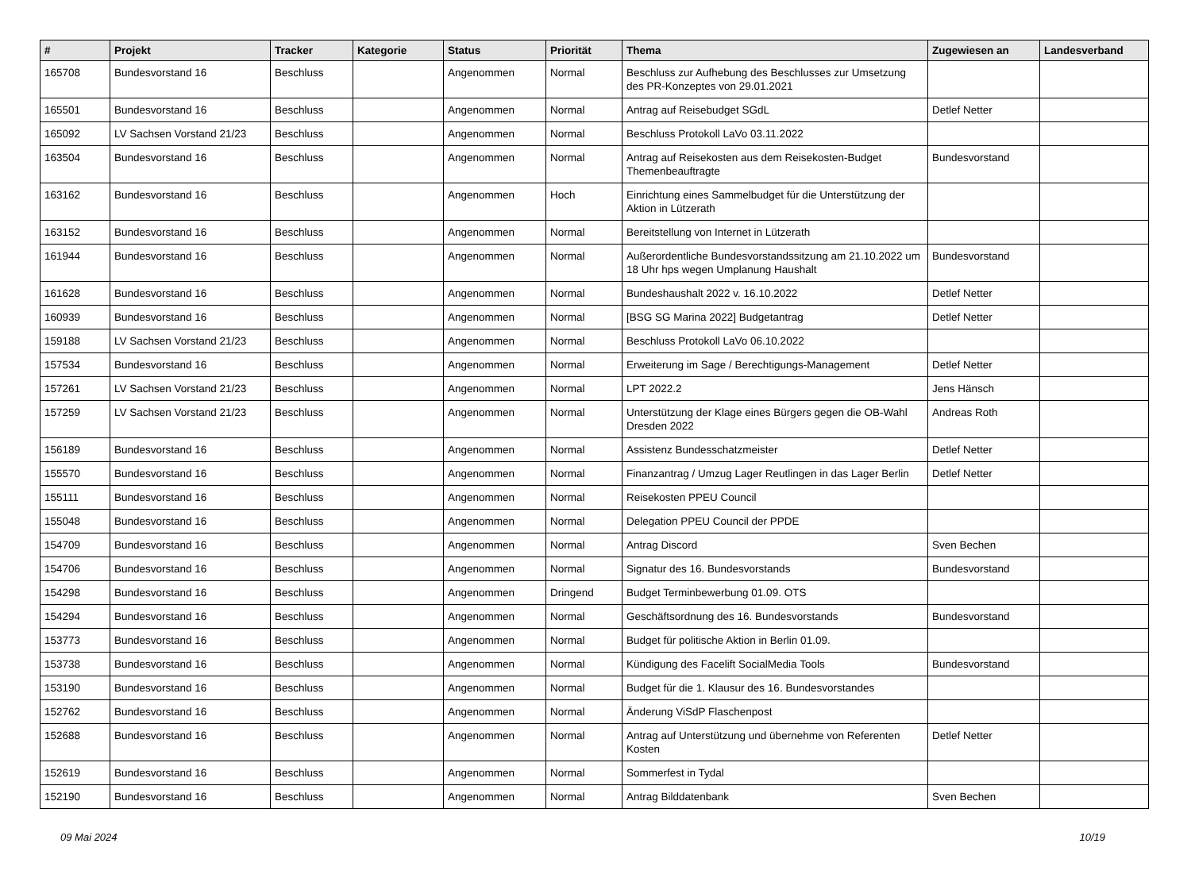| # | Projekt | Tracker | Kategorie | Status | Priorität | Thema | Zugewiesen an | Landesverband |
| --- | --- | --- | --- | --- | --- | --- | --- | --- |
| 165708 | Bundesvorstand 16 | Beschluss | | Angenommen | Normal | Beschluss zur Aufhebung des Beschlusses zur Umsetzung des PR-Konzeptes von 29.01.2021 | | |
| 165501 | Bundesvorstand 16 | Beschluss | | Angenommen | Normal | Antrag auf Reisebudget SGdL | Detlef Netter | |
| 165092 | LV Sachsen Vorstand 21/23 | Beschluss | | Angenommen | Normal | Beschluss Protokoll LaVo 03.11.2022 | | |
| 163504 | Bundesvorstand 16 | Beschluss | | Angenommen | Normal | Antrag auf Reisekosten aus dem Reisekosten-Budget Themenbeauftragte | Bundesvorstand | |
| 163162 | Bundesvorstand 16 | Beschluss | | Angenommen | Hoch | Einrichtung eines Sammelbudget für die Unterstützung der Aktion in Lützerath | | |
| 163152 | Bundesvorstand 16 | Beschluss | | Angenommen | Normal | Bereitstellung von Internet in Lützerath | | |
| 161944 | Bundesvorstand 16 | Beschluss | | Angenommen | Normal | Außerordentliche Bundesvorstandssitzung am 21.10.2022 um 18 Uhr hps wegen Umplanung Haushalt | Bundesvorstand | |
| 161628 | Bundesvorstand 16 | Beschluss | | Angenommen | Normal | Bundeshaushalt 2022 v. 16.10.2022 | Detlef Netter | |
| 160939 | Bundesvorstand 16 | Beschluss | | Angenommen | Normal | [BSG SG Marina 2022] Budgetantrag | Detlef Netter | |
| 159188 | LV Sachsen Vorstand 21/23 | Beschluss | | Angenommen | Normal | Beschluss Protokoll LaVo 06.10.2022 | | |
| 157534 | Bundesvorstand 16 | Beschluss | | Angenommen | Normal | Erweiterung im Sage / Berechtigungs-Management | Detlef Netter | |
| 157261 | LV Sachsen Vorstand 21/23 | Beschluss | | Angenommen | Normal | LPT 2022.2 | Jens Hänsch | |
| 157259 | LV Sachsen Vorstand 21/23 | Beschluss | | Angenommen | Normal | Unterstützung der Klage eines Bürgers gegen die OB-Wahl Dresden 2022 | Andreas Roth | |
| 156189 | Bundesvorstand 16 | Beschluss | | Angenommen | Normal | Assistenz Bundesschatzmeister | Detlef Netter | |
| 155570 | Bundesvorstand 16 | Beschluss | | Angenommen | Normal | Finanzantrag / Umzug Lager Reutlingen in das Lager Berlin | Detlef Netter | |
| 155111 | Bundesvorstand 16 | Beschluss | | Angenommen | Normal | Reisekosten PPEU Council | | |
| 155048 | Bundesvorstand 16 | Beschluss | | Angenommen | Normal | Delegation PPEU Council der PPDE | | |
| 154709 | Bundesvorstand 16 | Beschluss | | Angenommen | Normal | Antrag Discord | Sven Bechen | |
| 154706 | Bundesvorstand 16 | Beschluss | | Angenommen | Normal | Signatur des 16. Bundesvorstands | Bundesvorstand | |
| 154298 | Bundesvorstand 16 | Beschluss | | Angenommen | Dringend | Budget Terminbewerbung 01.09. OTS | | |
| 154294 | Bundesvorstand 16 | Beschluss | | Angenommen | Normal | Geschäftsordnung des 16. Bundesvorstands | Bundesvorstand | |
| 153773 | Bundesvorstand 16 | Beschluss | | Angenommen | Normal | Budget für politische Aktion in Berlin 01.09. | | |
| 153738 | Bundesvorstand 16 | Beschluss | | Angenommen | Normal | Kündigung des Facelift SocialMedia Tools | Bundesvorstand | |
| 153190 | Bundesvorstand 16 | Beschluss | | Angenommen | Normal | Budget für die 1. Klausur des 16. Bundesvorstandes | | |
| 152762 | Bundesvorstand 16 | Beschluss | | Angenommen | Normal | Änderung ViSdP Flaschenpost | | |
| 152688 | Bundesvorstand 16 | Beschluss | | Angenommen | Normal | Antrag auf Unterstützung und übernehme von Referenten Kosten | Detlef Netter | |
| 152619 | Bundesvorstand 16 | Beschluss | | Angenommen | Normal | Sommerfest in Tydal | | |
| 152190 | Bundesvorstand 16 | Beschluss | | Angenommen | Normal | Antrag Bilddatenbank | Sven Bechen | |
09 Mai 2024 10/19